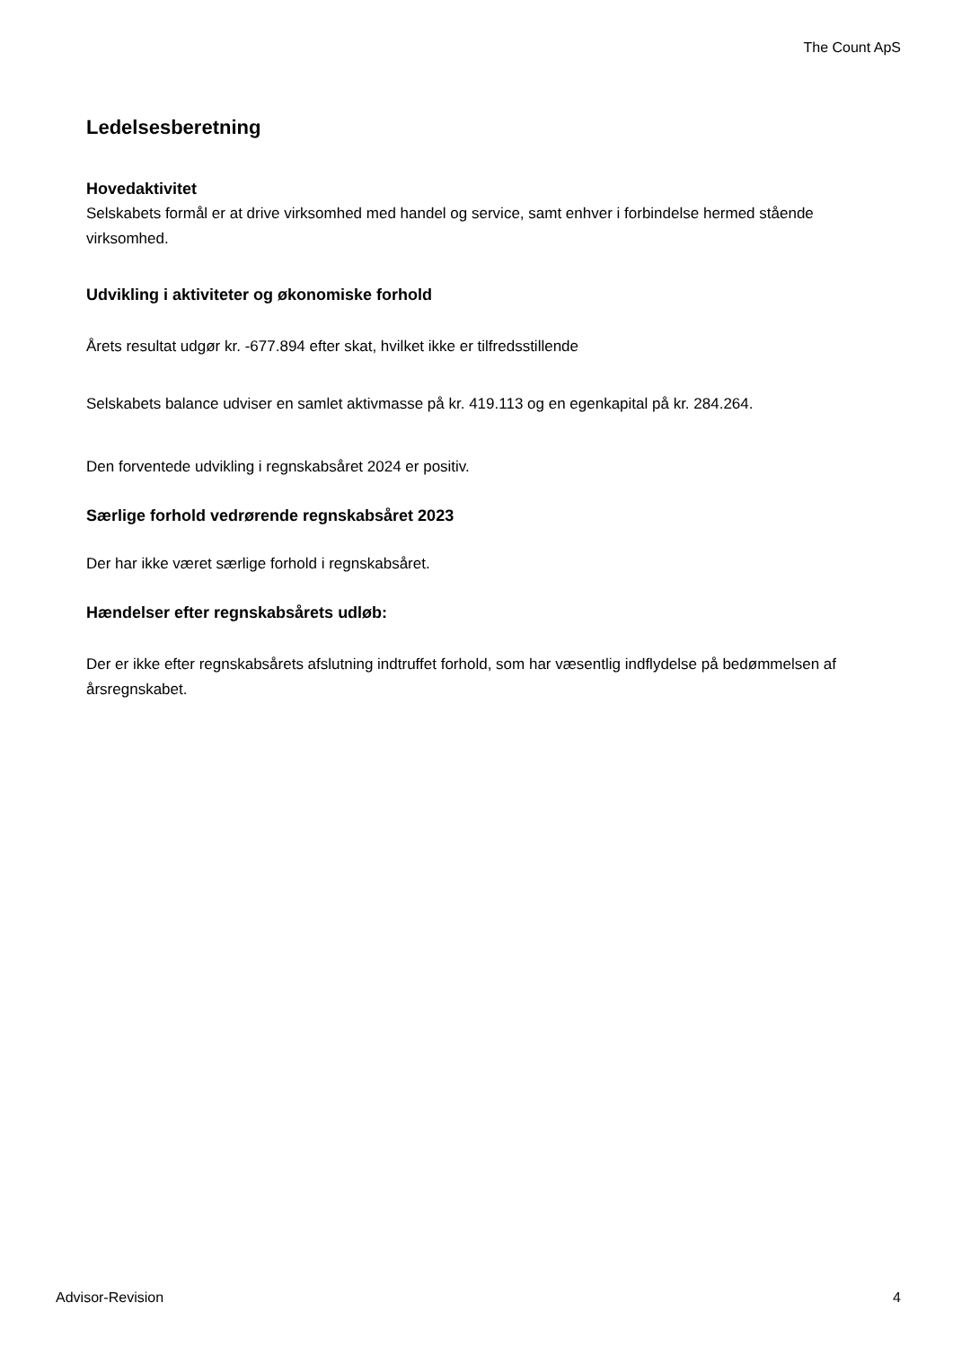The Count ApS
Ledelsesberetning
Hovedaktivitet
Selskabets formål er at drive virksomhed med handel og service, samt enhver i forbindelse hermed stående virksomhed.
Udvikling i aktiviteter og økonomiske forhold
Årets resultat udgør kr. -677.894 efter skat, hvilket ikke er tilfredsstillende
Selskabets balance udviser en samlet aktivmasse på kr. 419.113 og en egenkapital på kr. 284.264.
Den forventede udvikling i regnskabsåret 2024 er positiv.
Særlige forhold vedrørende regnskabsåret 2023
Der har ikke været særlige forhold i regnskabsåret.
Hændelser efter regnskabsårets udløb:
Der er ikke efter regnskabsårets afslutning indtruffet forhold, som har væsentlig indflydelse på bedømmelsen af årsregnskabet.
Advisor-Revision 4